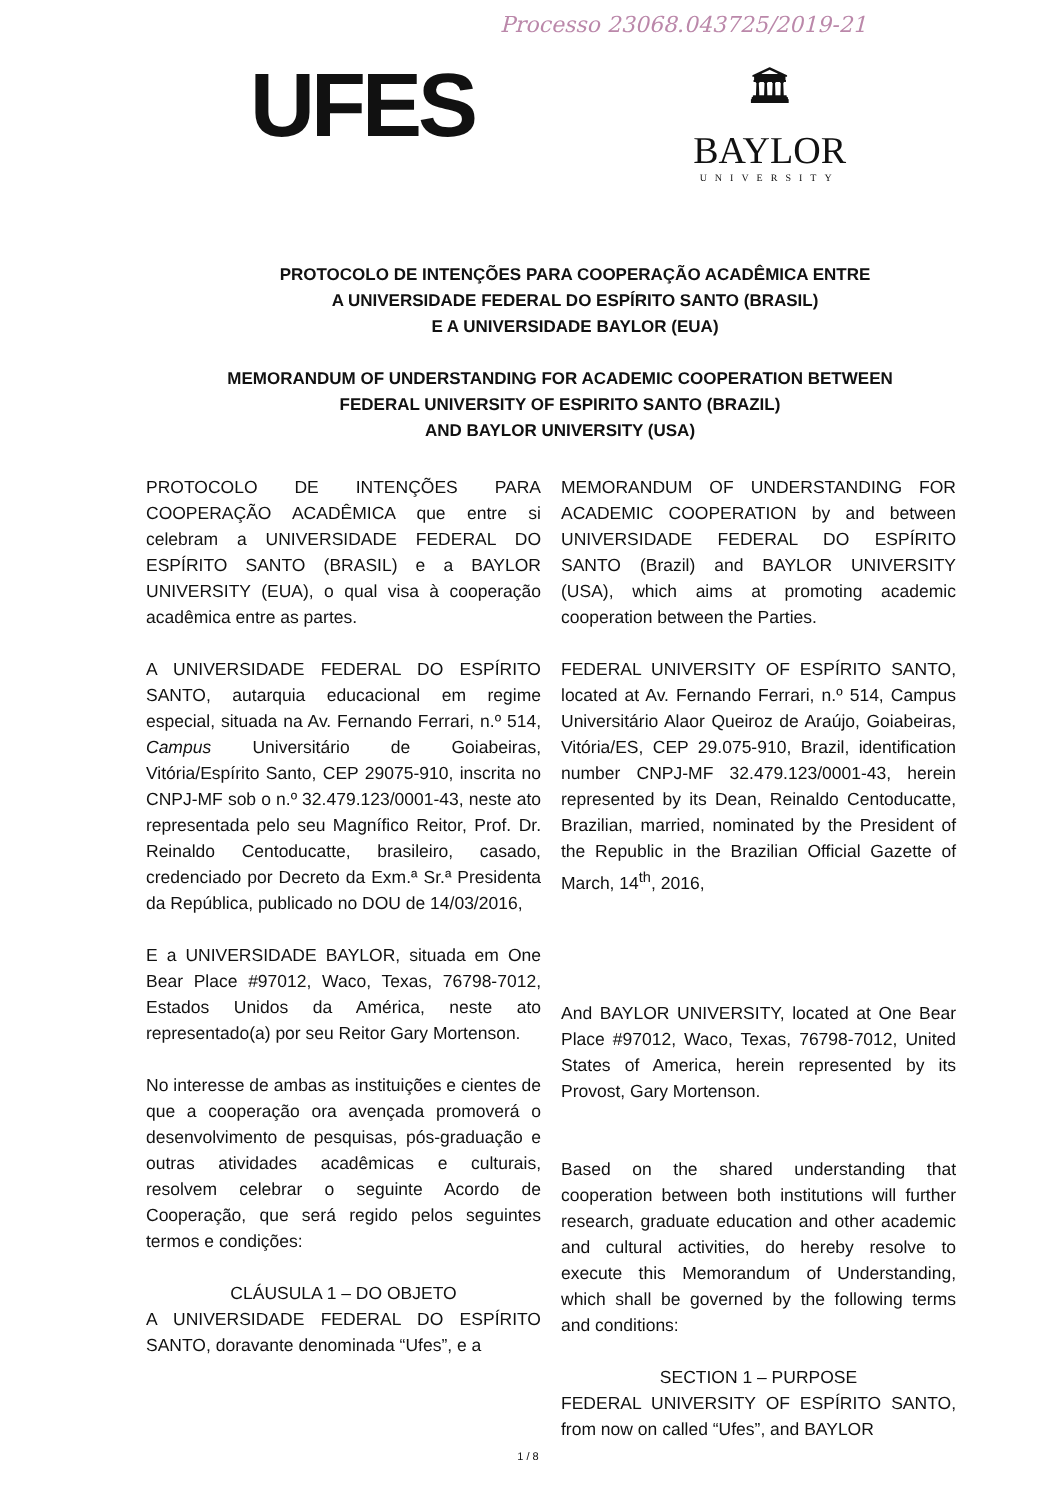Processo 23068.043725/2019-21
UFES
🏛
BAYLOR
UNIVERSITY
PROTOCOLO DE INTENÇÕES PARA COOPERAÇÃO ACADÊMICA ENTRE
A UNIVERSIDADE FEDERAL DO ESPÍRITO SANTO (BRASIL)
E A UNIVERSIDADE BAYLOR (EUA)
MEMORANDUM OF UNDERSTANDING FOR ACADEMIC COOPERATION BETWEEN
FEDERAL UNIVERSITY OF ESPIRITO SANTO (BRAZIL)
AND BAYLOR UNIVERSITY (USA)
PROTOCOLO DE INTENÇÕES PARA COOPERAÇÃO ACADÊMICA que entre si celebram a UNIVERSIDADE FEDERAL DO ESPÍRITO SANTO (BRASIL) e a BAYLOR UNIVERSITY (EUA), o qual visa à cooperação acadêmica entre as partes.
A UNIVERSIDADE FEDERAL DO ESPÍRITO SANTO, autarquia educacional em regime especial, situada na Av. Fernando Ferrari, n.º 514, Campus Universitário de Goiabeiras, Vitória/Espírito Santo, CEP 29075-910, inscrita no CNPJ-MF sob o n.º 32.479.123/0001-43, neste ato representada pelo seu Magnífico Reitor, Prof. Dr. Reinaldo Centoducatte, brasileiro, casado, credenciado por Decreto da Exm.ª Sr.ª Presidenta da República, publicado no DOU de 14/03/2016,
E a UNIVERSIDADE BAYLOR, situada em One Bear Place #97012, Waco, Texas, 76798-7012, Estados Unidos da América, neste ato representado(a) por seu Reitor Gary Mortenson.
No interesse de ambas as instituições e cientes de que a cooperação ora avençada promoverá o desenvolvimento de pesquisas, pós-graduação e outras atividades acadêmicas e culturais, resolvem celebrar o seguinte Acordo de Cooperação, que será regido pelos seguintes termos e condições:
CLÁUSULA 1 – DO OBJETO
A UNIVERSIDADE FEDERAL DO ESPÍRITO SANTO, doravante denominada “Ufes”, e a
MEMORANDUM OF UNDERSTANDING FOR ACADEMIC COOPERATION by and between UNIVERSIDADE FEDERAL DO ESPÍRITO SANTO (Brazil) and BAYLOR UNIVERSITY (USA), which aims at promoting academic cooperation between the Parties.
FEDERAL UNIVERSITY OF ESPÍRITO SANTO, located at Av. Fernando Ferrari, n.º 514, Campus Universitário Alaor Queiroz de Araújo, Goiabeiras, Vitória/ES, CEP 29.075-910, Brazil, identification number CNPJ-MF 32.479.123/0001-43, herein represented by its Dean, Reinaldo Centoducatte, Brazilian, married, nominated by the President of the Republic in the Brazilian Official Gazette of March, 14<sup>th</sup>, 2016,
And BAYLOR UNIVERSITY, located at One Bear Place #97012, Waco, Texas, 76798-7012, United States of America, herein represented by its Provost, Gary Mortenson.
Based on the shared understanding that cooperation between both institutions will further research, graduate education and other academic and cultural activities, do hereby resolve to execute this Memorandum of Understanding, which shall be governed by the following terms and conditions:
SECTION 1 – PURPOSE
FEDERAL UNIVERSITY OF ESPÍRITO SANTO, from now on called “Ufes”, and BAYLOR
1 / 8